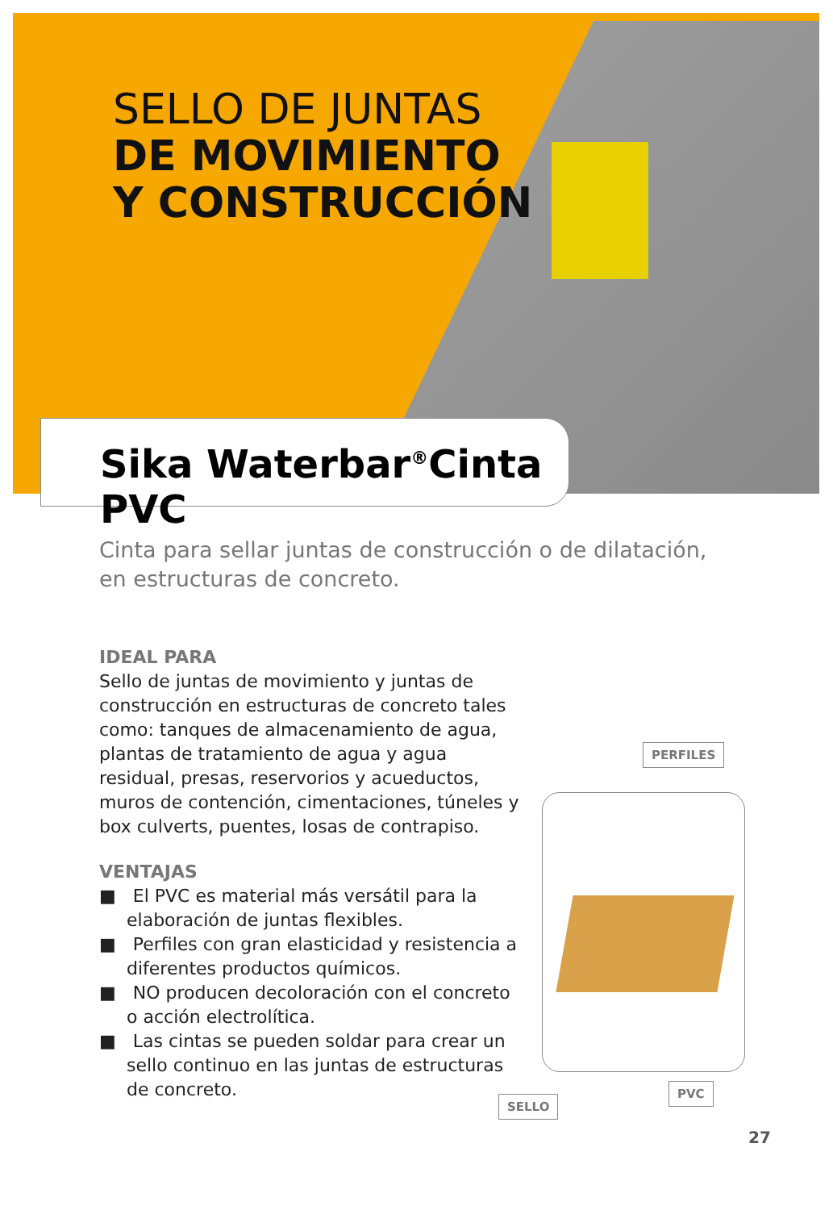SELLO DE JUNTAS
DE MOVIMIENTO
Y CONSTRUCCIÓN
Sika Waterbar<sup>®</sup>Cinta PVC
Cinta para sellar juntas de construcción o de dilatación, en estructuras de concreto.
IDEAL PARA
Sello de juntas de movimiento y juntas de construcción en estructuras de concreto tales como: tanques de almacenamiento de agua, plantas de tratamiento de agua y agua residual, presas, reservorios y acueductos, muros de contención, cimentaciones, túneles y box culverts, puentes, losas de contrapiso.
VENTAJAS
■ El PVC es material más versátil para la elaboración de juntas flexibles.
■ Perfiles con gran elasticidad y resistencia a diferentes productos químicos.
■ NO producen decoloración con el concreto o acción electrolítica.
■ Las cintas se pueden soldar para crear un sello continuo en las juntas de estructuras de concreto.
PERFILES
PVC
SELLO
27